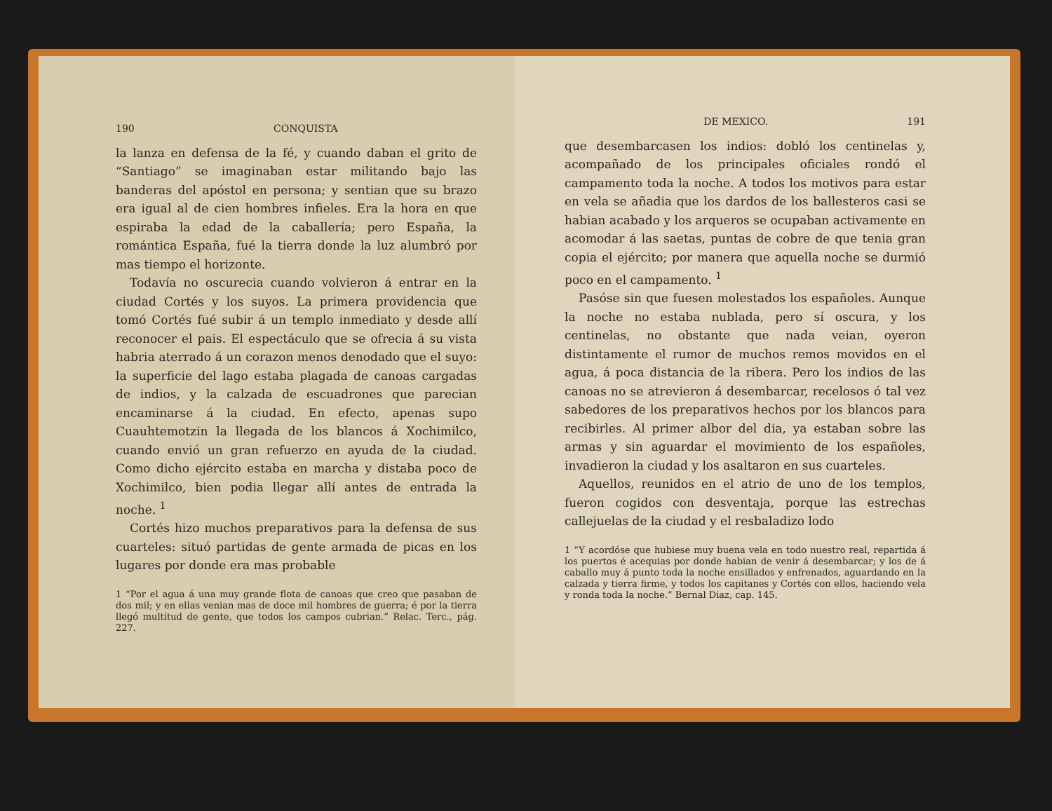190 CONQUISTA
la lanza en defensa de la fé, y cuando daban el grito de “Santiago” se imaginaban estar militando bajo las banderas del apóstol en persona; y sentian que su brazo era igual al de cien hombres infieles. Era la hora en que espiraba la edad de la caballería; pero España, la romántica España, fué la tierra donde la luz alumbró por mas tiempo el horizonte.
Todavía no oscurecia cuando volvieron á entrar en la ciudad Cortés y los suyos. La primera providencia que tomó Cortés fué subir á un templo inmediato y desde allí reconocer el pais. El espectáculo que se ofrecia á su vista habria aterrado á un corazon menos denodado que el suyo: la superficie del lago estaba plagada de canoas cargadas de indios, y la calzada de escuadrones que parecian encaminarse á la ciudad. En efecto, apenas supo Cuauhtemotzin la llegada de los blancos á Xochimilco, cuando envió un gran refuerzo en ayuda de la ciudad. Como dicho ejército estaba en marcha y distaba poco de Xochimilco, bien podia llegar allí antes de entrada la noche. <sup>1</sup>
Cortés hizo muchos preparativos para la defensa de sus cuarteles: situó partidas de gente armada de picas en los lugares por donde era mas probable
1 “Por el agua á una muy grande flota de canoas que creo que pasaban de dos mil; y en ellas venian mas de doce mil hombres de guerra; é por la tierra llegó multitud de gente, que todos los campos cubrian.” Relac. Terc., pág. 227.
DE MEXICO. 191
que desembarcasen los indios: dobló los centinelas y, acompañado de los principales oficiales rondó el campamento toda la noche. A todos los motivos para estar en vela se añadia que los dardos de los ballesteros casi se habian acabado y los arqueros se ocupaban activamente en acomodar á las saetas, puntas de cobre de que tenia gran copia el ejército; por manera que aquella noche se durmió poco en el campamento. <sup>1</sup>
Pasóse sin que fuesen molestados los españoles. Aunque la noche no estaba nublada, pero sí oscura, y los centinelas, no obstante que nada veian, oyeron distintamente el rumor de muchos remos movidos en el agua, á poca distancia de la ribera. Pero los indios de las canoas no se atrevieron á desembarcar, recelosos ó tal vez sabedores de los preparativos hechos por los blancos para recibirles. Al primer albor del dia, ya estaban sobre las armas y sin aguardar el movimiento de los españoles, invadieron la ciudad y los asaltaron en sus cuarteles.
Aquellos, reunidos en el atrio de uno de los templos, fueron cogidos con desventaja, porque las estrechas callejuelas de la ciudad y el resbaladizo lodo
1 “Y acordóse que hubiese muy buena vela en todo nuestro real, repartida á los puertos é acequias por donde habian de venir á desembarcar; y los de á caballo muy á punto toda la noche ensillados y enfrenados, aguardando en la calzada y tierra firme, y todos los capitanes y Cortés con ellos, haciendo vela y ronda toda la noche.” Bernal Diaz, cap. 145.